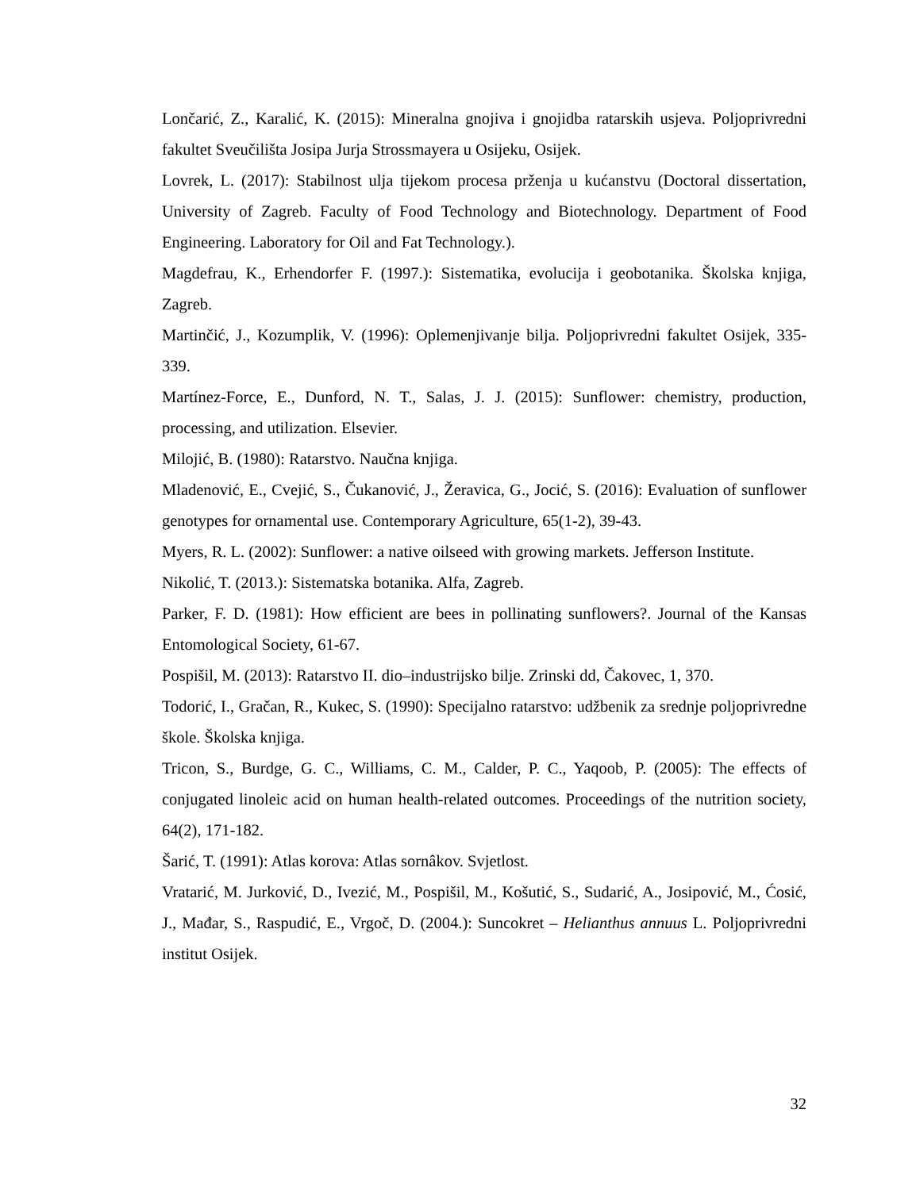Lončarić, Z., Karalić, K. (2015): Mineralna gnojiva i gnojidba ratarskih usjeva. Poljoprivredni fakultet Sveučilišta Josipa Jurja Strossmayera u Osijeku, Osijek.
Lovrek, L. (2017): Stabilnost ulja tijekom procesa prženja u kućanstvu (Doctoral dissertation, University of Zagreb. Faculty of Food Technology and Biotechnology. Department of Food Engineering. Laboratory for Oil and Fat Technology.).
Magdefrau, K., Erhendorfer F. (1997.): Sistematika, evolucija i geobotanika. Školska knjiga, Zagreb.
Martinčić, J., Kozumplik, V. (1996): Oplemenjivanje bilja. Poljoprivredni fakultet Osijek, 335-339.
Martínez-Force, E., Dunford, N. T., Salas, J. J. (2015): Sunflower: chemistry, production, processing, and utilization. Elsevier.
Milojić, B. (1980): Ratarstvo. Naučna knjiga.
Mladenović, E., Cvejić, S., Čukanović, J., Žeravica, G., Jocić, S. (2016): Evaluation of sunflower genotypes for ornamental use. Contemporary Agriculture, 65(1-2), 39-43.
Myers, R. L. (2002): Sunflower: a native oilseed with growing markets. Jefferson Institute.
Nikolić, T. (2013.): Sistematska botanika. Alfa, Zagreb.
Parker, F. D. (1981): How efficient are bees in pollinating sunflowers?. Journal of the Kansas Entomological Society, 61-67.
Pospišil, M. (2013): Ratarstvo II. dio–industrijsko bilje. Zrinski dd, Čakovec, 1, 370.
Todorić, I., Gračan, R., Kukec, S. (1990): Specijalno ratarstvo: udžbenik za srednje poljoprivredne škole. Školska knjiga.
Tricon, S., Burdge, G. C., Williams, C. M., Calder, P. C., Yaqoob, P. (2005): The effects of conjugated linoleic acid on human health-related outcomes. Proceedings of the nutrition society, 64(2), 171-182.
Šarić, T. (1991): Atlas korova: Atlas sornâkov. Svjetlost.
Vratarić, M. Jurković, D., Ivezić, M., Pospišil, M., Košutić, S., Sudarić, A., Josipović, M., Ćosić, J., Mađar, S., Raspudić, E., Vrgoč, D. (2004.): Suncokret – Helianthus annuus L. Poljoprivredni institut Osijek.
32